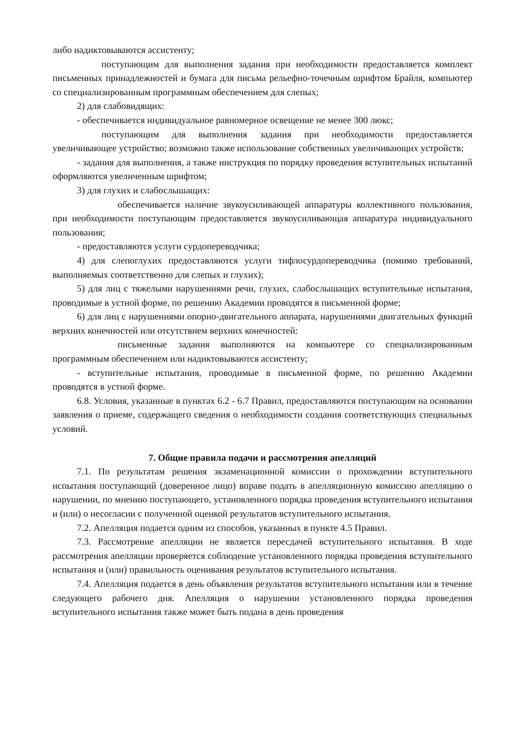либо надиктовываются ассистенту;
поступающим для выполнения задания при необходимости предоставляется комплект письменных принадлежностей и бумага для письма рельефно-точечным шрифтом Брайля, компьютер со специализированным программным обеспечением для слепых;
2) для слабовидящих:
- обеспечивается индивидуальное равномерное освещение не менее 300 люкс;
поступающим для выполнения задания при необходимости предоставляется увеличивающее устройство; возможно также использование собственных увеличивающих устройств;
- задания для выполнения, а также инструкция по порядку проведения вступительных испытаний оформляются увеличенным шрифтом;
3) для глухих и слабослышащих:
обеспечивается наличие звукоусиливающей аппаратуры коллективного пользования, при необходимости поступающим предоставляется звукоусиливающая аппаратура индивидуального пользования;
- предоставляются услуги сурдопереводчика;
4) для слепоглухих предоставляются услуги тифлосурдопереводчика (помимо требований, выполняемых соответственно для слепых и глухих);
5) для лиц с тяжелыми нарушениями речи, глухих, слабослышащих вступительные испытания, проводимые в устной форме, по решению Академии проводятся в письменной форме;
6) для лиц с нарушениями опорно-двигательного аппарата, нарушениями двигательных функций верхних конечностей или отсутствием верхних конечностей:
письменные задания выполняются на компьютере со специализированным программным обеспечением или надиктовываются ассистенту;
- вступительные испытания, проводимые в письменной форме, по решению Академии проводятся в устной форме.
6.8. Условия, указанные в пунктах 6.2 - 6.7 Правил, предоставляются поступающим на основании заявления о приеме, содержащего сведения о необходимости создания соответствующих специальных условий.
7. Общие правила подачи и рассмотрения апелляций
7.1. По результатам решения экзаменационной комиссии о прохождении вступительного испытания поступающий (доверенное лицо) вправе подать в апелляционную комиссию апелляцию о нарушении, по мнению поступающего, установленного порядка проведения вступительного испытания и (или) о несогласии с полученной оценкой результатов вступительного испытания.
7.2. Апелляция подается одним из способов, указанных в пункте 4.5 Правил.
7.3. Рассмотрение апелляции не является пересдачей вступительного испытания. В ходе рассмотрения апелляции проверяется соблюдение установленного порядка проведения вступительного испытания и (или) правильность оценивания результатов вступительного испытания.
7.4. Апелляция подается в день объявления результатов вступительного испытания или в течение следующего рабочего дня. Апелляция о нарушении установленного порядка проведения вступительного испытания также может быть подана в день проведения